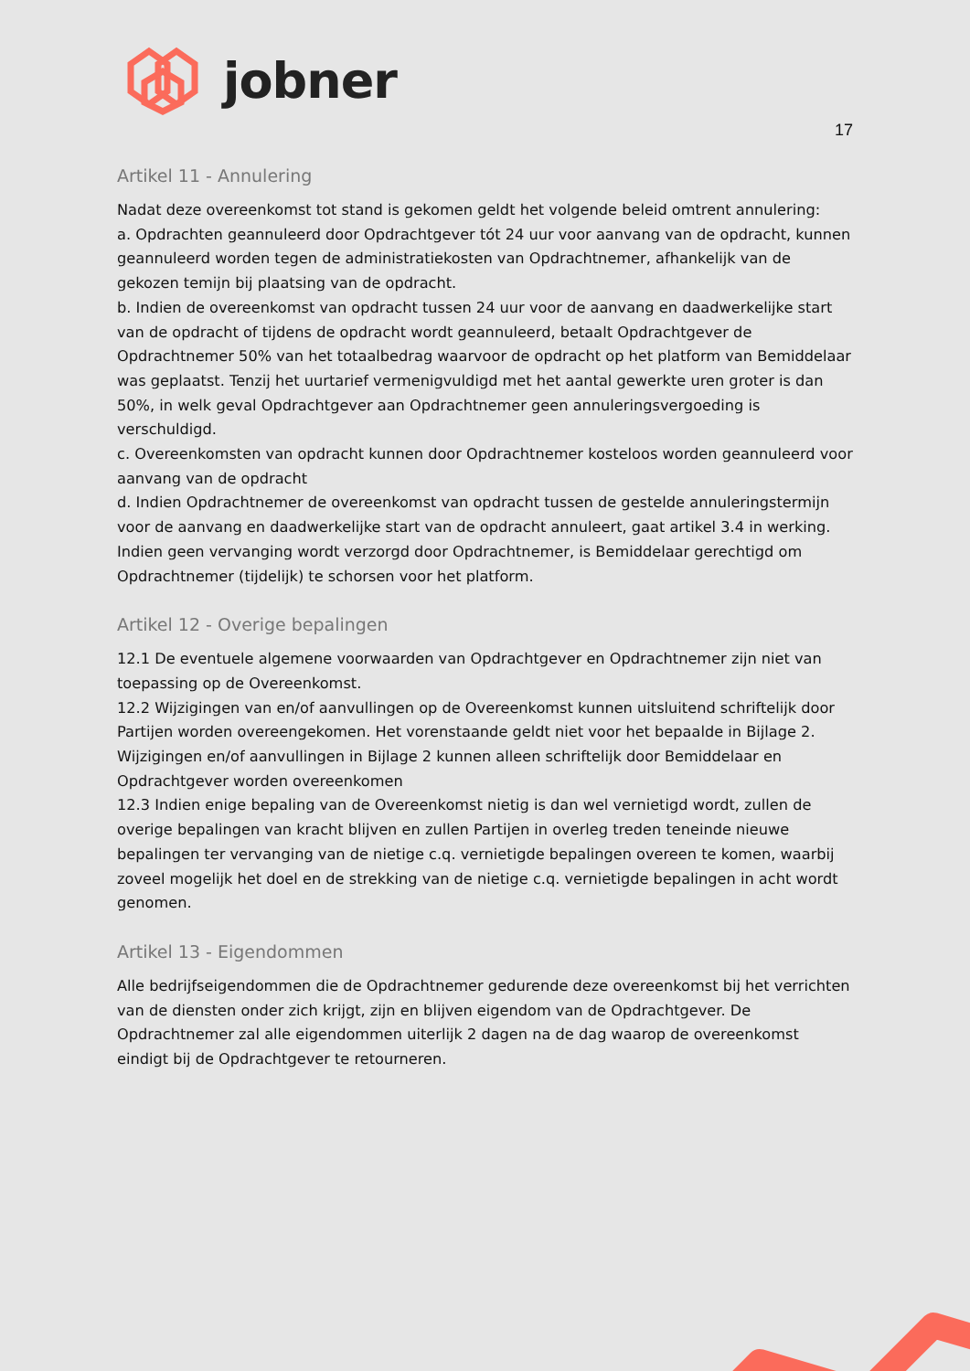jobner
17
Artikel 11 - Annulering
Nadat deze overeenkomst tot stand is gekomen geldt het volgende beleid omtrent annulering:
a. Opdrachten geannuleerd door Opdrachtgever tót 24 uur voor aanvang van de opdracht, kunnen geannuleerd worden tegen de administratiekosten van Opdrachtnemer, afhankelijk van de gekozen temijn bij plaatsing van de opdracht.
b. Indien de overeenkomst van opdracht tussen 24 uur voor de aanvang en daadwerkelijke start van de opdracht of tijdens de opdracht wordt geannuleerd, betaalt Opdrachtgever de Opdrachtnemer 50% van het totaalbedrag waarvoor de opdracht op het platform van Bemiddelaar was geplaatst. Tenzij het uurtarief vermenigvuldigd met het aantal gewerkte uren groter is dan 50%, in welk geval Opdrachtgever aan Opdrachtnemer geen annuleringsvergoeding is verschuldigd.
c. Overeenkomsten van opdracht kunnen door Opdrachtnemer kosteloos worden geannuleerd voor aanvang van de opdracht
d. Indien Opdrachtnemer de overeenkomst van opdracht tussen de gestelde annuleringstermijn voor de aanvang en daadwerkelijke start van de opdracht annuleert, gaat artikel 3.4 in werking. Indien geen vervanging wordt verzorgd door Opdrachtnemer, is Bemiddelaar gerechtigd om Opdrachtnemer (tijdelijk) te schorsen voor het platform.
Artikel 12 - Overige bepalingen
12.1 De eventuele algemene voorwaarden van Opdrachtgever en Opdrachtnemer zijn niet van toepassing op de Overeenkomst.
12.2 Wijzigingen van en/of aanvullingen op de Overeenkomst kunnen uitsluitend schriftelijk door Partijen worden overeengekomen. Het vorenstaande geldt niet voor het bepaalde in Bijlage 2. Wijzigingen en/of aanvullingen in Bijlage 2 kunnen alleen schriftelijk door Bemiddelaar en Opdrachtgever worden overeenkomen
12.3 Indien enige bepaling van de Overeenkomst nietig is dan wel vernietigd wordt, zullen de overige bepalingen van kracht blijven en zullen Partijen in overleg treden teneinde nieuwe bepalingen ter vervanging van de nietige c.q. vernietigde bepalingen overeen te komen, waarbij zoveel mogelijk het doel en de strekking van de nietige c.q. vernietigde bepalingen in acht wordt genomen.
Artikel 13 - Eigendommen
Alle bedrijfseigendommen die de Opdrachtnemer gedurende deze overeenkomst bij het verrichten van de diensten onder zich krijgt, zijn en blijven eigendom van de Opdrachtgever. De Opdrachtnemer zal alle eigendommen uiterlijk 2 dagen na de dag waarop de overeenkomst eindigt bij de Opdrachtgever te retourneren.